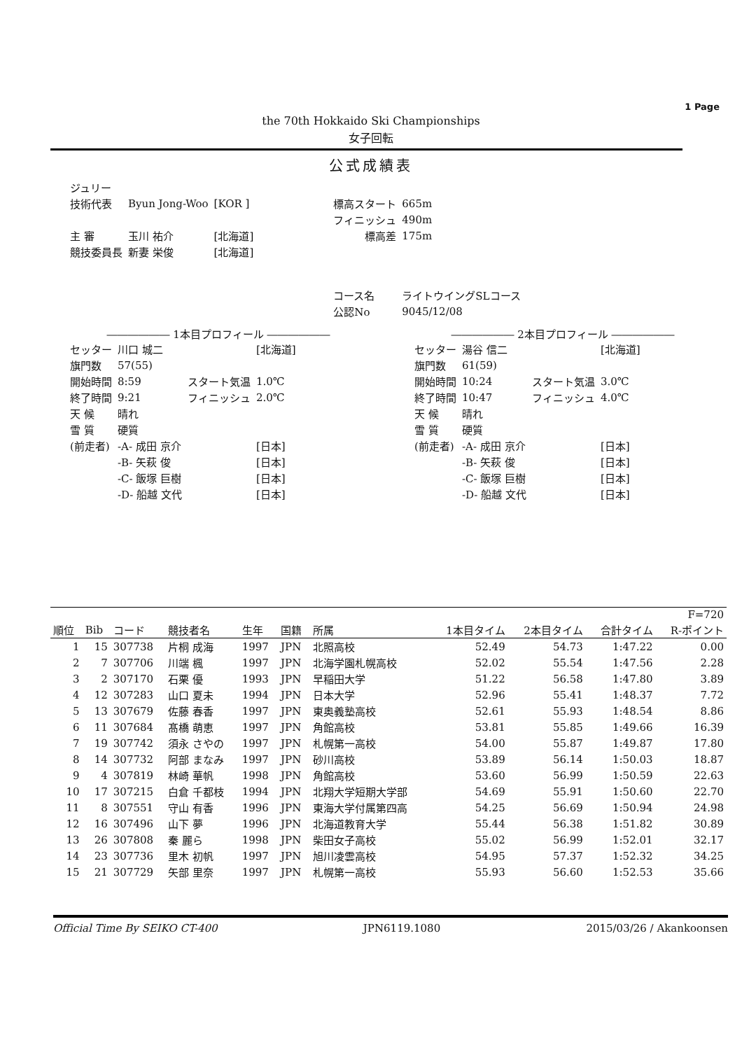1 Page
the 70th Hokkaido Ski Championships
女子回転
公式成績表
| ジュリー | | | | |
| 技術代表 | Byun Jong-Woo | [KOR ] | 標高スタート | 665m |
| | | | フィニッシュ | 490m |
| 主 審 | 玉川 祐介 | [北海道] | 標高差 | 175m |
| 競技委員長 | 新妻 栄俊 | [北海道] | | |
| | | | コース名 | ライトウイングSLコース |
| | | | 公認No | 9045/12/08 |
―――――― 1本目プロフィール ――――――
| セッター | 川口 城二 | | [北海道] |
| 旗門数 | 57(55) | | |
| 開始時間 | 8:59 | スタート気温 | 1.0℃ |
| 終了時間 | 9:21 | フィニッシュ | 2.0℃ |
| 天 候 | 晴れ | | |
| 雪 質 | 硬質 | | |
| (前走者) | -A- 成田 京介 | | [日本] |
| | -B- 矢萩 俊 | | [日本] |
| | -C- 飯塚 巨樹 | | [日本] |
| | -D- 船越 文代 | | [日本] |
―――――― 2本目プロフィール ――――――
| セッター | 湯谷 信二 | | [北海道] |
| 旗門数 | 61(59) | | |
| 開始時間 | 10:24 | スタート気温 | 3.0℃ |
| 終了時間 | 10:47 | フィニッシュ | 4.0℃ |
| 天 候 | 晴れ | | |
| 雪 質 | 硬質 | | |
| (前走者) | -A- 成田 京介 | | [日本] |
| | -B- 矢萩 俊 | | [日本] |
| | -C- 飯塚 巨樹 | | [日本] |
| | -D- 船越 文代 | | [日本] |
| F=720 | | | | | | | | | | |
| 順位 | Bib | コード | 競技者名 | 生年 | 国籍 | 所属 | 1本目タイム | 2本目タイム | 合計タイム | R-ポイント |
| 1 | 15 | 307738 | 片桐 成海 | 1997 | JPN | 北照高校 | 52.49 | 54.73 | 1:47.22 | 0.00 |
| 2 | 7 | 307706 | 川端 楓 | 1997 | JPN | 北海学園札幌高校 | 52.02 | 55.54 | 1:47.56 | 2.28 |
| 3 | 2 | 307170 | 石栗 優 | 1993 | JPN | 早稲田大学 | 51.22 | 56.58 | 1:47.80 | 3.89 |
| 4 | 12 | 307283 | 山口 夏未 | 1994 | JPN | 日本大学 | 52.96 | 55.41 | 1:48.37 | 7.72 |
| 5 | 13 | 307679 | 佐藤 春香 | 1997 | JPN | 東奥義塾高校 | 52.61 | 55.93 | 1:48.54 | 8.86 |
| 6 | 11 | 307684 | 髙橋 萌恵 | 1997 | JPN | 角館高校 | 53.81 | 55.85 | 1:49.66 | 16.39 |
| 7 | 19 | 307742 | 須永 さやの | 1997 | JPN | 札幌第一高校 | 54.00 | 55.87 | 1:49.87 | 17.80 |
| 8 | 14 | 307732 | 阿部 まなみ | 1997 | JPN | 砂川高校 | 53.89 | 56.14 | 1:50.03 | 18.87 |
| 9 | 4 | 307819 | 林崎 華帆 | 1998 | JPN | 角館高校 | 53.60 | 56.99 | 1:50.59 | 22.63 |
| 10 | 17 | 307215 | 白倉 千都枝 | 1994 | JPN | 北翔大学短期大学部 | 54.69 | 55.91 | 1:50.60 | 22.70 |
| 11 | 8 | 307551 | 守山 有香 | 1996 | JPN | 東海大学付属第四高 | 54.25 | 56.69 | 1:50.94 | 24.98 |
| 12 | 16 | 307496 | 山下 夢 | 1996 | JPN | 北海道教育大学 | 55.44 | 56.38 | 1:51.82 | 30.89 |
| 13 | 26 | 307808 | 秦 麗ら | 1998 | JPN | 柴田女子高校 | 55.02 | 56.99 | 1:52.01 | 32.17 |
| 14 | 23 | 307736 | 里木 初帆 | 1997 | JPN | 旭川凌雲高校 | 54.95 | 57.37 | 1:52.32 | 34.25 |
| 15 | 21 | 307729 | 矢部 里奈 | 1997 | JPN | 札幌第一高校 | 55.93 | 56.60 | 1:52.53 | 35.66 |
Official Time By SEIKO CT-400 JPN6119.1080 2015/03/26 / Akankoonsen